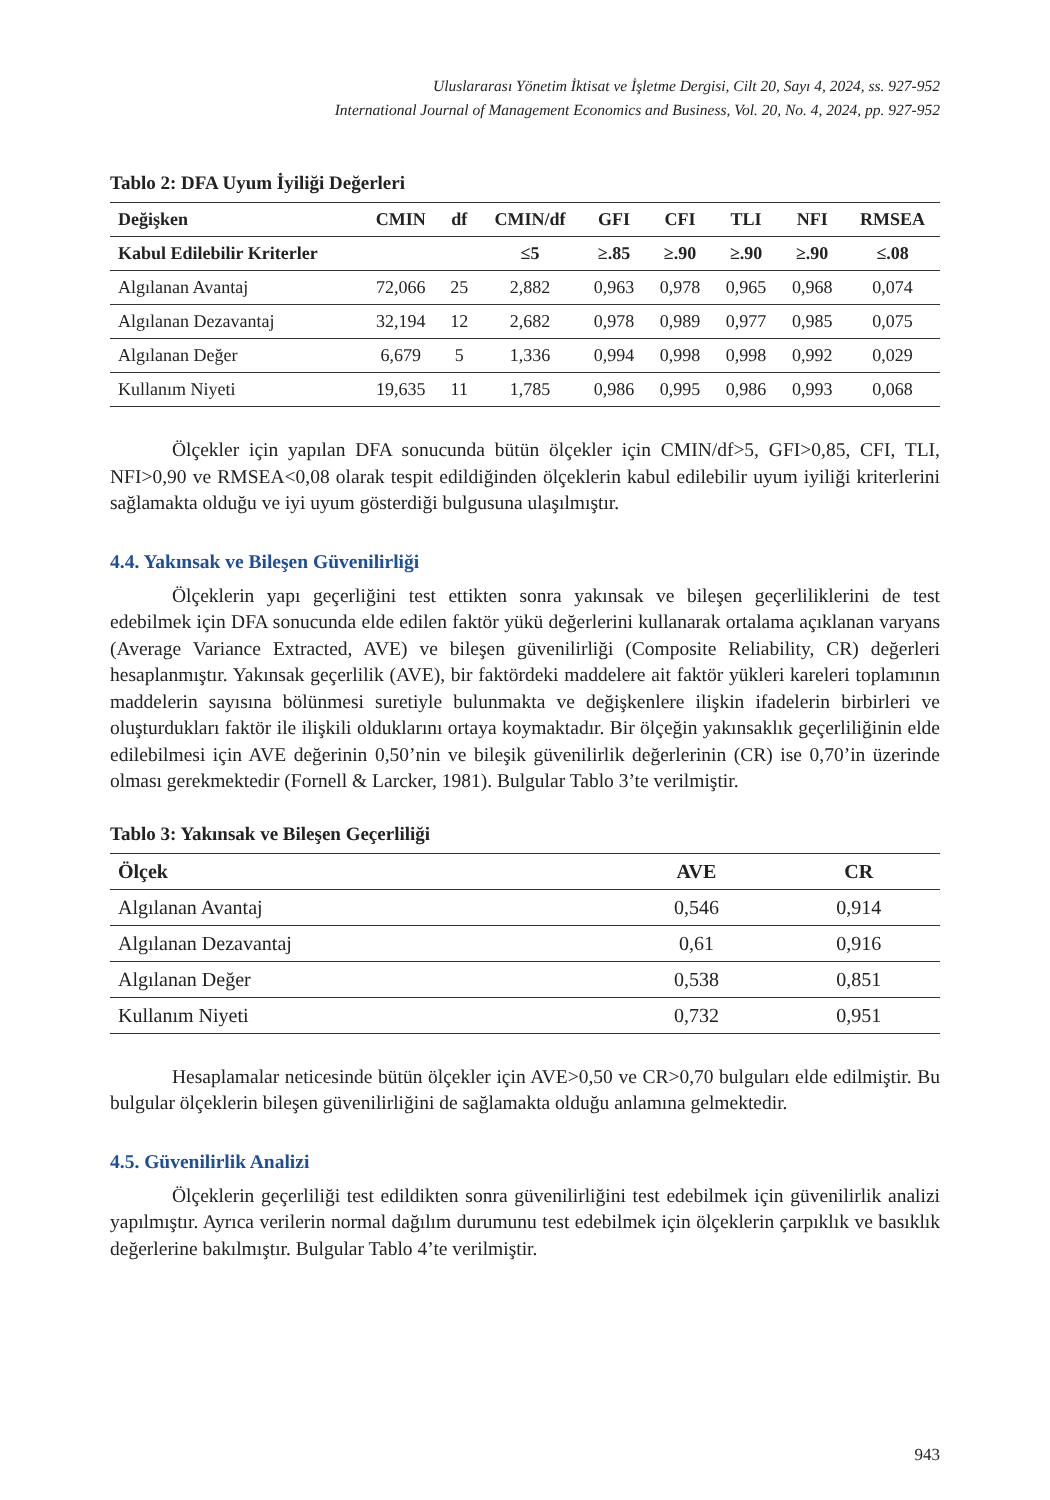Uluslararası Yönetim İktisat ve İşletme Dergisi, Cilt 20, Sayı 4, 2024, ss. 927-952
International Journal of Management Economics and Business, Vol. 20, No. 4, 2024, pp. 927-952
Tablo 2: DFA Uyum İyiliği Değerleri
| Değişken | CMIN | df | CMIN/df | GFI | CFI | TLI | NFI | RMSEA |
| --- | --- | --- | --- | --- | --- | --- | --- | --- |
| Kabul Edilebilir Kriterler | | | ≤5 | ≥.85 | ≥.90 | ≥.90 | ≥.90 | ≤.08 |
| Algılanan Avantaj | 72,066 | 25 | 2,882 | 0,963 | 0,978 | 0,965 | 0,968 | 0,074 |
| Algılanan Dezavantaj | 32,194 | 12 | 2,682 | 0,978 | 0,989 | 0,977 | 0,985 | 0,075 |
| Algılanan Değer | 6,679 | 5 | 1,336 | 0,994 | 0,998 | 0,998 | 0,992 | 0,029 |
| Kullanım Niyeti | 19,635 | 11 | 1,785 | 0,986 | 0,995 | 0,986 | 0,993 | 0,068 |
Ölçekler için yapılan DFA sonucunda bütün ölçekler için CMIN/df>5, GFI>0,85, CFI, TLI, NFI>0,90 ve RMSEA<0,08 olarak tespit edildiğinden ölçeklerin kabul edilebilir uyum iyiliği kriterlerini sağlamakta olduğu ve iyi uyum gösterdiği bulgusuna ulaşılmıştır.
4.4. Yakınsak ve Bileşen Güvenilirliği
Ölçeklerin yapı geçerliğini test ettikten sonra yakınsak ve bileşen geçerliliklerini de test edebilmek için DFA sonucunda elde edilen faktör yükü değerlerini kullanarak ortalama açıklanan varyans (Average Variance Extracted, AVE) ve bileşen güvenilirliği (Composite Reliability, CR) değerleri hesaplanmıştır. Yakınsak geçerlilik (AVE), bir faktördeki maddelere ait faktör yükleri kareleri toplamının maddelerin sayısına bölünmesi suretiyle bulunmakta ve değişkenlere ilişkin ifadelerin birbirleri ve oluşturdukları faktör ile ilişkili olduklarını ortaya koymaktadır. Bir ölçeğin yakınsaklık geçerliliğinin elde edilebilmesi için AVE değerinin 0,50’nin ve bileşik güvenilirlik değerlerinin (CR) ise 0,70’in üzerinde olması gerekmektedir (Fornell & Larcker, 1981). Bulgular Tablo 3’te verilmiştir.
Tablo 3: Yakınsak ve Bileşen Geçerliliği
| Ölçek | AVE | CR |
| --- | --- | --- |
| Algılanan Avantaj | 0,546 | 0,914 |
| Algılanan Dezavantaj | 0,61 | 0,916 |
| Algılanan Değer | 0,538 | 0,851 |
| Kullanım Niyeti | 0,732 | 0,951 |
Hesaplamalar neticesinde bütün ölçekler için AVE>0,50 ve CR>0,70 bulguları elde edilmiştir. Bu bulgular ölçeklerin bileşen güvenilirliğini de sağlamakta olduğu anlamına gelmektedir.
4.5. Güvenilirlik Analizi
Ölçeklerin geçerliliği test edildikten sonra güvenilirliğini test edebilmek için güvenilirlik analizi yapılmıştır. Ayrıca verilerin normal dağılım durumunu test edebilmek için ölçeklerin çarpıklık ve basıklık değerlerine bakılmıştır. Bulgular Tablo 4’te verilmiştir.
943